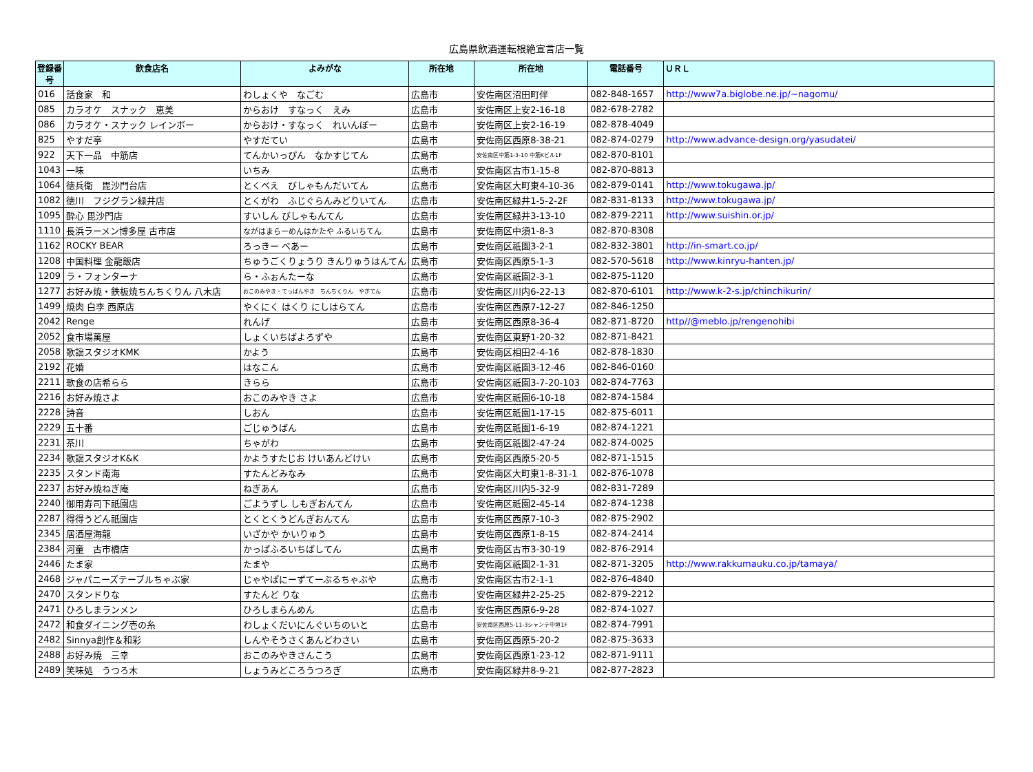広島県飲酒運転根絶宣言店一覧
| 登録番号 | 飲食店名 | よみがな | 所在地 | 所在地 | 電話番号 | ＵＲＬ |
| --- | --- | --- | --- | --- | --- | --- |
| 016 | 話食家 和 | わしょくや なごむ | 広島市 | 安佐南区沼田町伴 | 082-848-1657 | http://www7a.biglobe.ne.jp/~nagomu/ |
| 085 | カラオケ スナック 恵美 | からおけ すなっく えみ | 広島市 | 安佐南区上安2-16-18 | 082-678-2782 | |
| 086 | カラオケ・スナック レインボー | からおけ・すなっく れいんぼー | 広島市 | 安佐南区上安2-16-19 | 082-878-4049 | |
| 825 | やすだ亭 | やすだてい | 広島市 | 安佐南区西原8-38-21 | 082-874-0279 | http://www.advance-design.org/yasudatei/ |
| 922 | 天下一品 中筋店 | てんかいっぴん なかすじてん | 広島市 | 安佐南区中筋1-3-10 中筋Kビル1F | 082-870-8101 | |
| 1043 | 一味 | いちみ | 広島市 | 安佐南区古市1-15-8 | 082-870-8813 | |
| 1064 | 徳兵衛 毘沙門台店 | とくべえ びしゃもんだいてん | 広島市 | 安佐南区大町東4-10-36 | 082-879-0141 | http://www.tokugawa.jp/ |
| 1082 | 徳川 フジグラン緑井店 | とくがわ ふじぐらんみどりいてん | 広島市 | 安佐南区緑井1-5-2-2F | 082-831-8133 | http://www.tokugawa.jp/ |
| 1095 | 酔心 毘沙門店 | すいしん びしゃもんてん | 広島市 | 安佐南区緑井3-13-10 | 082-879-2211 | http://www.suishin.or.jp/ |
| 1110 | 長浜ラーメン博多屋 古市店 | ながはまらーめんはかたや ふるいちてん | 広島市 | 安佐南区中須1-8-3 | 082-870-8308 | |
| 1162 | ROCKY BEAR | ろっきー べあー | 広島市 | 安佐南区祇園3-2-1 | 082-832-3801 | http://in-smart.co.jp/ |
| 1208 | 中国料理 金龍飯店 | ちゅうごくりょうり きんりゅうはんてん | 広島市 | 安佐南区西原5-1-3 | 082-570-5618 | http://www.kinryu-hanten.jp/ |
| 1209 | ラ・フォンターナ | ら・ふぉんたーな | 広島市 | 安佐南区祇園2-3-1 | 082-875-1120 | |
| 1277 | お好み焼・鉄板焼ちんちくりん 八木店 | おこのみやき・てっぱんやき ちんちくりん やぎてん | 広島市 | 安佐南区川内6-22-13 | 082-870-6101 | http://www.k-2-s.jp/chinchikurin/ |
| 1499 | 焼肉 白李 西原店 | やくにく はくり にしはらてん | 広島市 | 安佐南区西原7-12-27 | 082-846-1250 | |
| 2042 | Renge | れんげ | 広島市 | 安佐南区西原8-36-4 | 082-871-8720 | http//@meblo.jp/rengenohibi |
| 2052 | 食市場萬屋 | しょくいちばよろずや | 広島市 | 安佐南区東野1-20-32 | 082-871-8421 | |
| 2058 | 歌謡スタジオKMK | かよう | 広島市 | 安佐南区相田2-4-16 | 082-878-1830 | |
| 2192 | 花婚 | はなこん | 広島市 | 安佐南区祇園3-12-46 | 082-846-0160 | |
| 2211 | 歌食の店希らら | きらら | 広島市 | 安佐南区祇園3-7-20-103 | 082-874-7763 | |
| 2216 | お好み焼さよ | おこのみやき さよ | 広島市 | 安佐南区祇園6-10-18 | 082-874-1584 | |
| 2228 | 詩音 | しおん | 広島市 | 安佐南区祇園1-17-15 | 082-875-6011 | |
| 2229 | 五十番 | ごじゅうばん | 広島市 | 安佐南区祇園1-6-19 | 082-874-1221 | |
| 2231 | 茶川 | ちゃがわ | 広島市 | 安佐南区祇園2-47-24 | 082-874-0025 | |
| 2234 | 歌謡スタジオK&K | かようすたじお けいあんどけい | 広島市 | 安佐南区西原5-20-5 | 082-871-1515 | |
| 2235 | スタンド南海 | すたんどみなみ | 広島市 | 安佐南区大町東1-8-31-1 | 082-876-1078 | |
| 2237 | お好み焼ねぎ庵 | ねぎあん | 広島市 | 安佐南区川内5-32-9 | 082-831-7289 | |
| 2240 | 御用寿司下祇園店 | ごようずし しもぎおんてん | 広島市 | 安佐南区祇園2-45-14 | 082-874-1238 | |
| 2287 | 得得うどん祇園店 | とくとくうどんぎおんてん | 広島市 | 安佐南区西原7-10-3 | 082-875-2902 | |
| 2345 | 居酒屋海龍 | いざかや かいりゅう | 広島市 | 安佐南区西原1-8-15 | 082-874-2414 | |
| 2384 | 河童 古市橋店 | かっぱふるいちばしてん | 広島市 | 安佐南区古市3-30-19 | 082-876-2914 | |
| 2446 | たま家 | たまや | 広島市 | 安佐南区祇園2-1-31 | 082-871-3205 | http://www.rakkumauku.co.jp/tamaya/ |
| 2468 | ジャパニーズテーブルちゃぶ家 | じゃやぱにーずてーぶるちゃぶや | 広島市 | 安佐南区古市2-1-1 | 082-876-4840 | |
| 2470 | スタンドりな | すたんど りな | 広島市 | 安佐南区緑井2-25-25 | 082-879-2212 | |
| 2471 | ひろしまランメン | ひろしまらんめん | 広島市 | 安佐南区西原6-9-28 | 082-874-1027 | |
| 2472 | 和食ダイニング壱の糸 | わしょくだいにんぐいちのいと | 広島市 | 安佐南区西原5-11-3シャンテ中垣1F | 082-874-7991 | |
| 2482 | Sinnya創作＆和彩 | しんやそうさくあんどわさい | 広島市 | 安佐南区西原5-20-2 | 082-875-3633 | |
| 2488 | お好み焼 三幸 | おこのみやきさんこう | 広島市 | 安佐南区西原1-23-12 | 082-871-9111 | |
| 2489 | 笑味処 うつろ木 | しょうみどころうつろぎ | 広島市 | 安佐南区緑井8-9-21 | 082-877-2823 | |